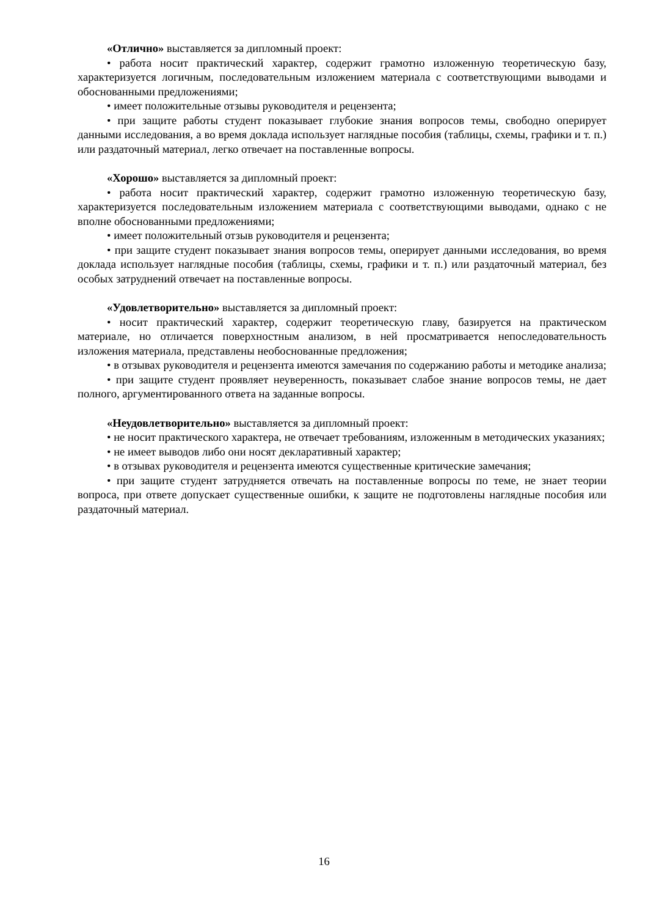«Отлично» выставляется за дипломный проект:
• работа носит практический характер, содержит грамотно изложенную теоретическую базу, характеризуется логичным, последовательным изложением материала с соответствующими выводами и обоснованными предложениями;
• имеет положительные отзывы руководителя и рецензента;
• при защите работы студент показывает глубокие знания вопросов темы, свободно оперирует данными исследования, а во время доклада использует наглядные пособия (таблицы, схемы, графики и т. п.) или раздаточный материал, легко отвечает на поставленные вопросы.
«Хорошо» выставляется за дипломный проект:
• работа носит практический характер, содержит грамотно изложенную теоретическую базу, характеризуется последовательным изложением материала с соответствующими выводами, однако с не вполне обоснованными предложениями;
• имеет положительный отзыв руководителя и рецензента;
• при защите студент показывает знания вопросов темы, оперирует данными исследования, во время доклада использует наглядные пособия (таблицы, схемы, графики и т. п.) или раздаточный материал, без особых затруднений отвечает на поставленные вопросы.
«Удовлетворительно» выставляется за дипломный проект:
• носит практический характер, содержит теоретическую главу, базируется на практическом материале, но отличается поверхностным анализом, в ней просматривается непоследовательность изложения материала, представлены необоснованные предложения;
• в отзывах руководителя и рецензента имеются замечания по содержанию работы и методике анализа;
• при защите студент проявляет неуверенность, показывает слабое знание вопросов темы, не дает полного, аргументированного ответа на заданные вопросы.
«Неудовлетворительно» выставляется за дипломный проект:
• не носит практического характера, не отвечает требованиям, изложенным в методических указаниях;
• не имеет выводов либо они носят декларативный характер;
• в отзывах руководителя и рецензента имеются существенные критические замечания;
• при защите студент затрудняется отвечать на поставленные вопросы по теме, не знает теории вопроса, при ответе допускает существенные ошибки, к защите не подготовлены наглядные пособия или раздаточный материал.
16